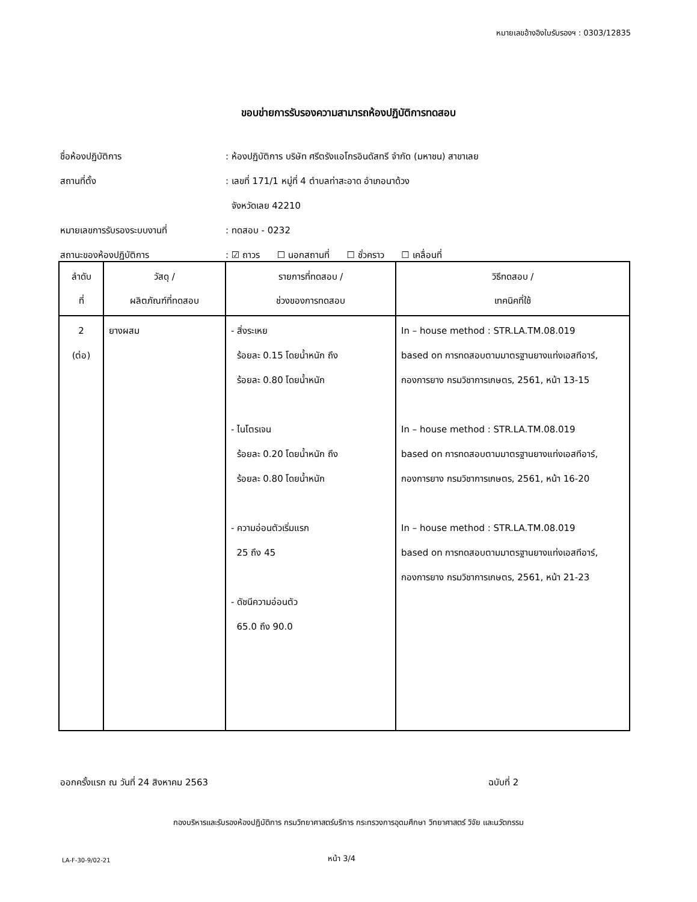หมายเลขอ้างอิงใบรับรองฯ : 0303/12835
ขอบข่ายการรับรองความสามารถห้องปฏิบัติการทดสอบ
ชื่อห้องปฏิบัติการ: ห้องปฏิบัติการ บริษัท ศรีตรังแอโกรอินดัสทรี จำกัด (มหาชน) สาขาเลย
สถานที่ตั้ง: เลขที่ 171/1 หมู่ที่ 4 ตำบลท่าสะอาด อำเภอนาด้วง
จังหวัดเลย 42210
หมายเลขการรับรองระบบงานที่: ทดสอบ - 0232
สถานะของห้องปฏิบัติการ: ☑ ถาวร ☐ นอกสถานที่ ☐ ชั่วคราว ☐ เคลื่อนที่
| ลำดับ ที่ | วัสดุ / ผลิตภัณฑ์ที่ทดสอบ | รายการที่ทดสอบ / ช่วงของการทดสอบ | วิธีทดสอบ / เทคนิคที่ใช้ |
| --- | --- | --- | --- |
| 2 (ต่อ) | ยางผสม | - สิ่งระเหย ร้อยละ 0.15 โดยน้ำหนัก ถึง ร้อยละ 0.80 โดยน้ำหนัก - ไนโตรเจน ร้อยละ 0.20 โดยน้ำหนัก ถึง ร้อยละ 0.80 โดยน้ำหนัก - ความอ่อนตัวเริ่มแรก 25 ถึง 45 - ดัชนีความอ่อนตัว 65.0 ถึง 90.0 | In – house method : STR.LA.TM.08.019 based on การทดสอบตามมาตรฐานยางแท่งเอสทีอาร์, กองการยาง กรมวิชาการเกษตร, 2561, หน้า 13-15 In – house method : STR.LA.TM.08.019 based on การทดสอบตามมาตรฐานยางแท่งเอสทีอาร์, กองการยาง กรมวิชาการเกษตร, 2561, หน้า 16-20 In – house method : STR.LA.TM.08.019 based on การทดสอบตามมาตรฐานยางแท่งเอสทีอาร์, กองการยาง กรมวิชาการเกษตร, 2561, หน้า 21-23 |
ออกครั้งแรก ณ วันที่ 24 สิงหาคม 2563
ฉบับที่ 2
กองบริหารและรับรองห้องปฏิบัติการ กรมวิทยาศาสตร์บริการ กระทรวงการอุดมศึกษา วิทยาศาสตร์ วิจัย และนวัตกรรม
LA-F-30-9/02-21 หน้า 3/4